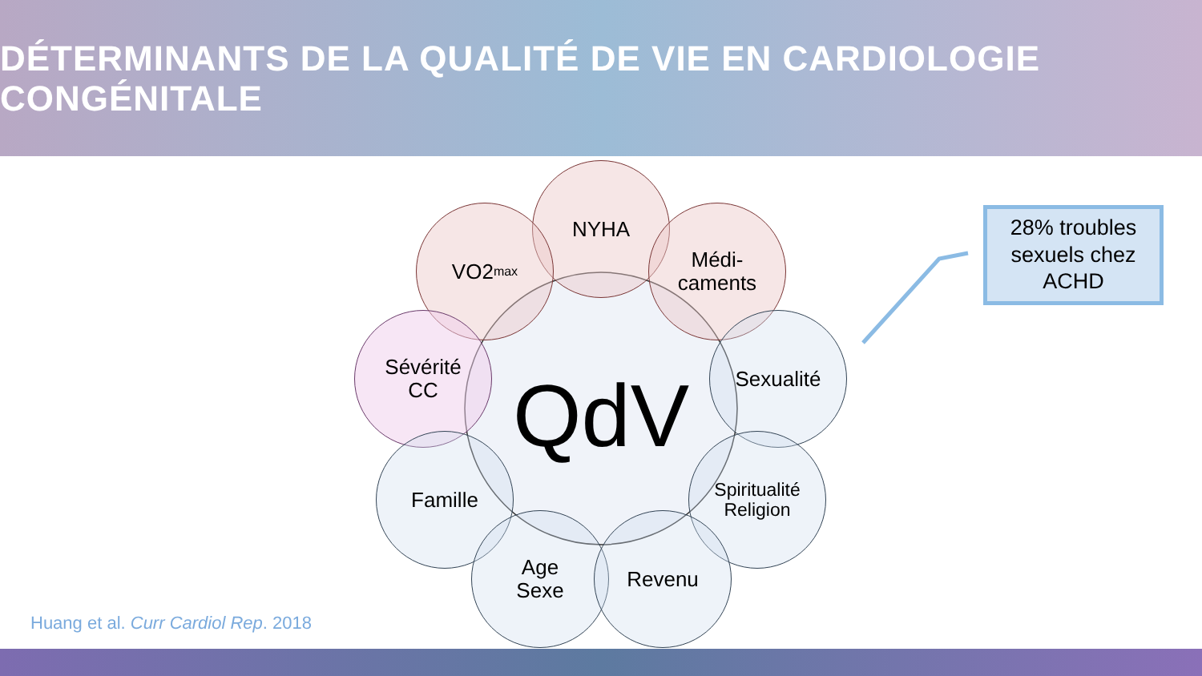DÉTERMINANTS DE LA QUALITÉ DE VIE EN CARDIOLOGIE CONGÉNITALE
QdV
NYHA
VO2<sub>max</sub>
Médi-
caments
Sévérité
CC
Sexualité
Famille
Spiritualité
Religion
Age
Sexe
Revenu
28% troubles
sexuels chez
ACHD
Huang et al. Curr Cardiol Rep. 2018